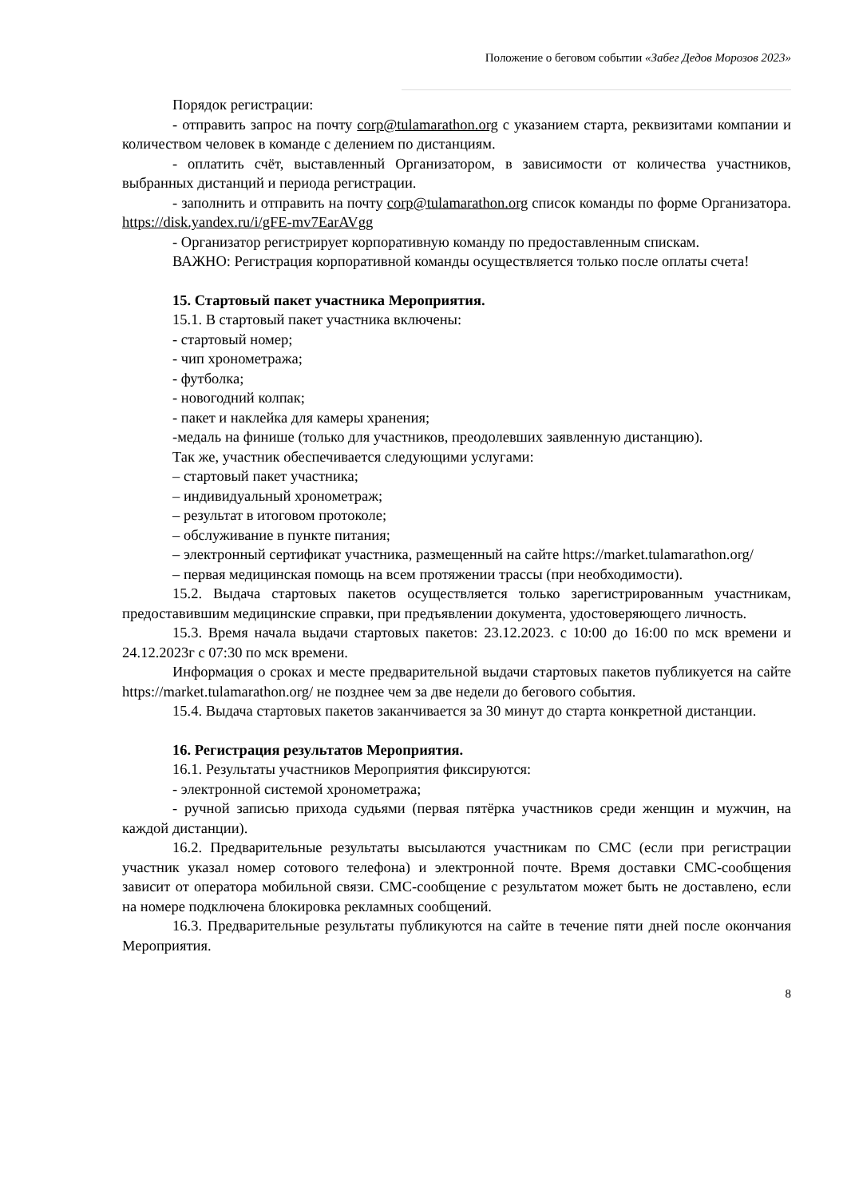Положение о беговом событии «Забег Дедов Морозов 2023»
Порядок регистрации:
- отправить запрос на почту corp@tulamarathon.org с указанием старта, реквизитами компании и количеством человек в команде с делением по дистанциям.
- оплатить счёт, выставленный Организатором, в зависимости от количества участников, выбранных дистанций и периода регистрации.
- заполнить и отправить на почту corp@tulamarathon.org список команды по форме Организатора. https://disk.yandex.ru/i/gFE-mv7EarAVgg
- Организатор регистрирует корпоративную команду по предоставленным спискам.
ВАЖНО: Регистрация корпоративной команды осуществляется только после оплаты счета!
15. Стартовый пакет участника Мероприятия.
15.1. В стартовый пакет участника включены:
- стартовый номер;
- чип хронометража;
- футболка;
- новогодний колпак;
- пакет и наклейка для камеры хранения;
-медаль на финише (только для участников, преодолевших заявленную дистанцию).
Так же, участник обеспечивается следующими услугами:
– стартовый пакет участника;
– индивидуальный хронометраж;
– результат в итоговом протоколе;
– обслуживание в пункте питания;
– электронный сертификат участника, размещенный на сайте https://market.tulamarathon.org/
– первая медицинская помощь на всем протяжении трассы (при необходимости).
15.2. Выдача стартовых пакетов осуществляется только зарегистрированным участникам, предоставившим медицинские справки, при предъявлении документа, удостоверяющего личность.
15.3. Время начала выдачи стартовых пакетов: 23.12.2023. с 10:00 до 16:00 по мск времени и 24.12.2023г с 07:30 по мск времени.
Информация о сроках и месте предварительной выдачи стартовых пакетов публикуется на сайте https://market.tulamarathon.org/ не позднее чем за две недели до бегового события.
15.4. Выдача стартовых пакетов заканчивается за 30 минут до старта конкретной дистанции.
16. Регистрация результатов Мероприятия.
16.1. Результаты участников Мероприятия фиксируются:
- электронной системой хронометража;
- ручной записью прихода судьями (первая пятёрка участников среди женщин и мужчин, на каждой дистанции).
16.2. Предварительные результаты высылаются участникам по СМС (если при регистрации участник указал номер сотового телефона) и электронной почте. Время доставки СМС-сообщения зависит от оператора мобильной связи. СМС-сообщение с результатом может быть не доставлено, если на номере подключена блокировка рекламных сообщений.
16.3. Предварительные результаты публикуются на сайте в течение пяти дней после окончания Мероприятия.
8